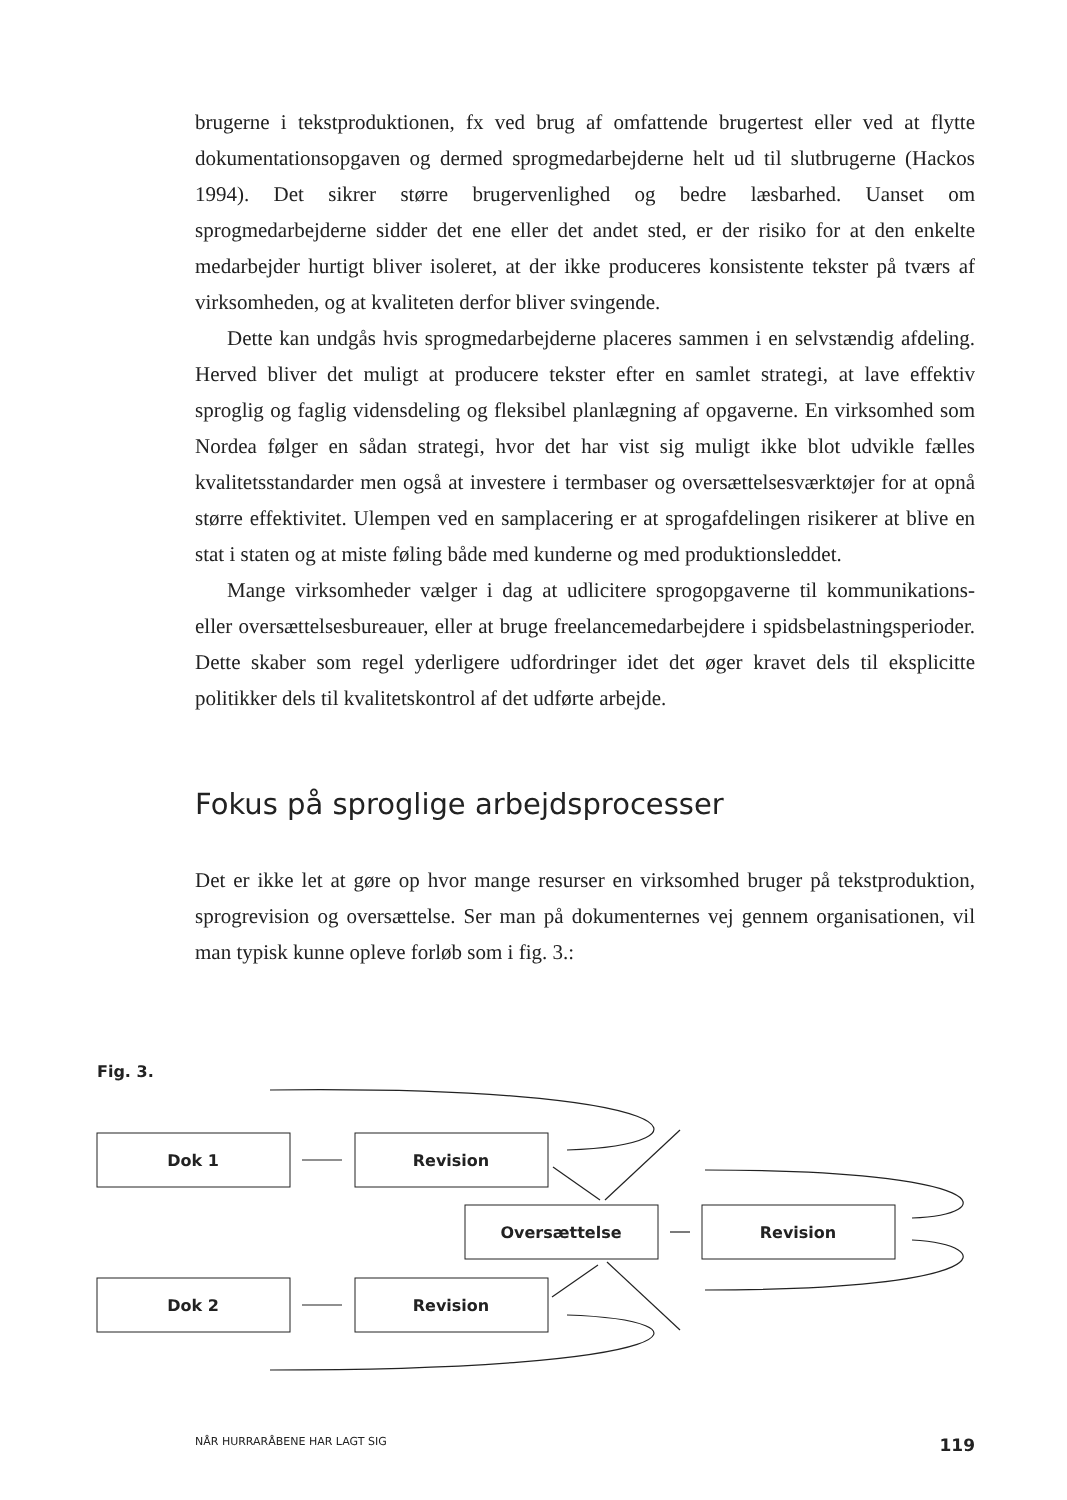brugerne i tekstproduktionen, fx ved brug af omfattende brugertest eller ved at flytte dokumentationsopgaven og dermed sprogmedarbejderne helt ud til slutbrugerne (Hackos 1994). Det sikrer større brugervenlighed og bedre læsbarhed. Uanset om sprogmedarbejderne sidder det ene eller det andet sted, er der risiko for at den enkelte medarbejder hurtigt bliver isoleret, at der ikke produceres konsistente tekster på tværs af virksomheden, og at kvaliteten derfor bliver svingende.
Dette kan undgås hvis sprogmedarbejderne placeres sammen i en selvstændig afdeling. Herved bliver det muligt at producere tekster efter en samlet strategi, at lave effektiv sproglig og faglig vidensdeling og fleksibel planlægning af opgaverne. En virksomhed som Nordea følger en sådan strategi, hvor det har vist sig muligt ikke blot udvikle fælles kvalitetsstandarder men også at investere i termbaser og oversættelsesværktøjer for at opnå større effektivitet. Ulempen ved en samplacering er at sprogafdelingen risikerer at blive en stat i staten og at miste føling både med kunderne og med produktionsleddet.
Mange virksomheder vælger i dag at udlicitere sprogopgaverne til kommunikations- eller oversættelsesbureauer, eller at bruge freelancemedarbejdere i spidsbelastningsperioder. Dette skaber som regel yderligere udfordringer idet det øger kravet dels til eksplicitte politikker dels til kvalitetskontrol af det udførte arbejde.
Fokus på sproglige arbejdsprocesser
Det er ikke let at gøre op hvor mange resurser en virksomhed bruger på tekstproduktion, sprogrevision og oversættelse. Ser man på dokumenternes vej gennem organisationen, vil man typisk kunne opleve forløb som i fig. 3.:
Fig. 3.
Dok 1
Revision
Oversættelse
Revision
Dok 2
Revision
NÅR HURRARÅBENE HAR LAGT SIG 119